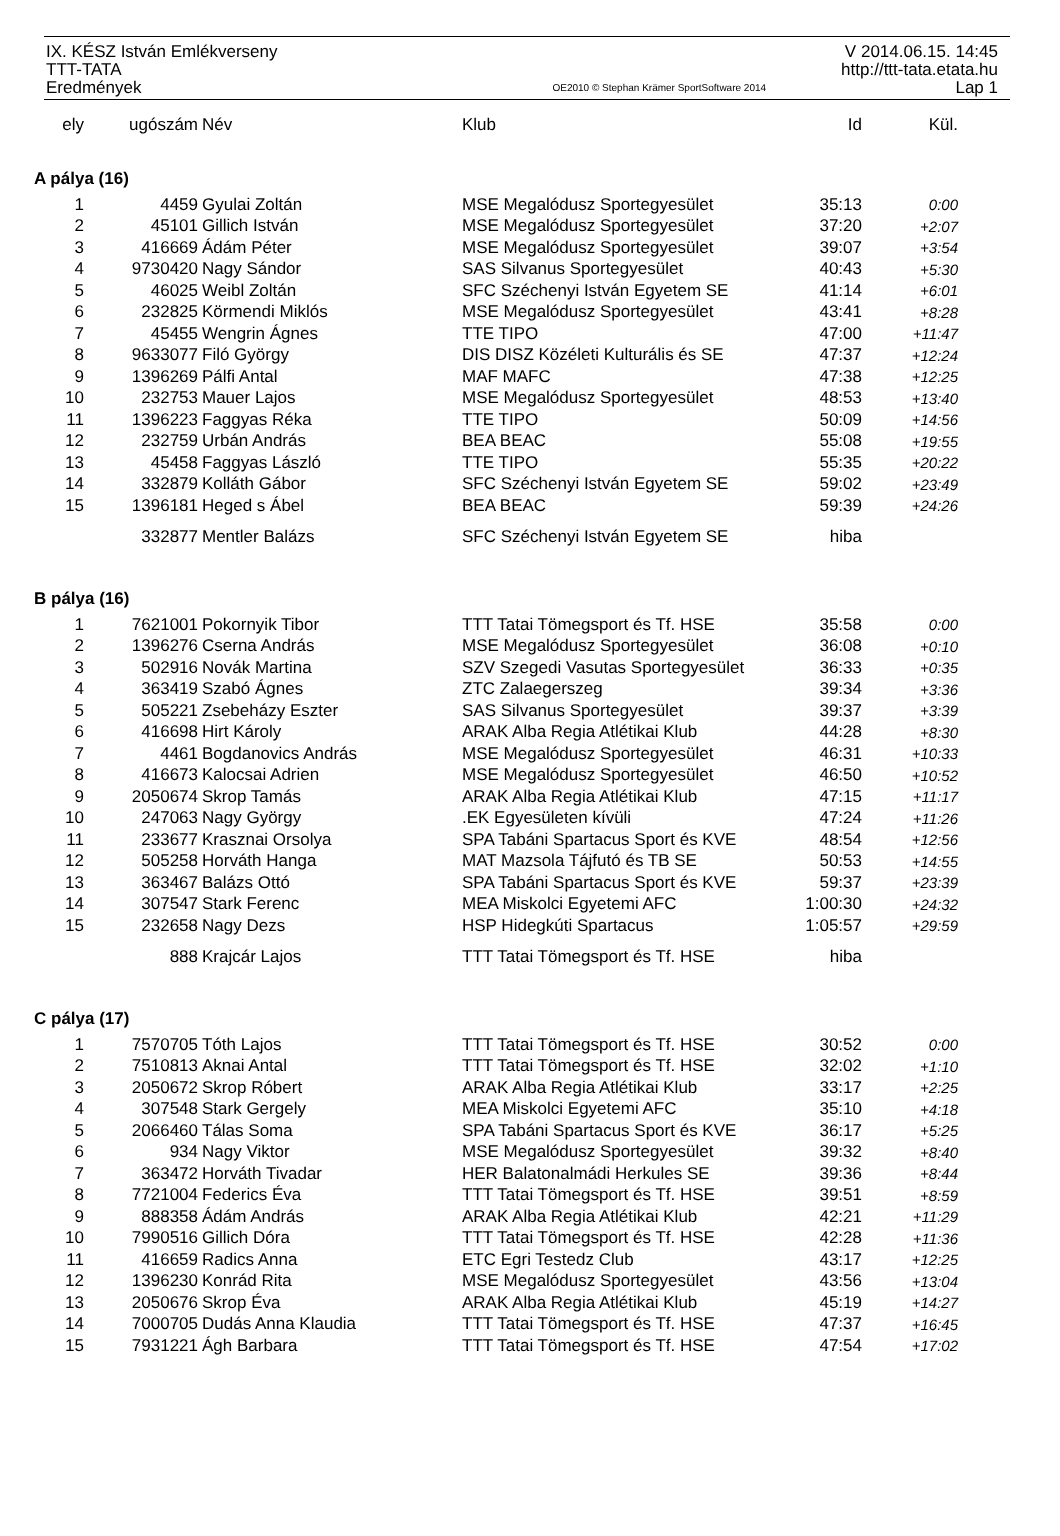IX. KÉSZ István Emlékverseny
TTT-TATA
Eredmények
OE2010 © Stephan Krämer SportSoftware 2014
V 2014.06.15. 14:45
http://ttt-tata.etata.hu
Lap 1
| ely | ugószám | Név | Klub | Id | Kül. |
| --- | --- | --- | --- | --- | --- |
| A pálya (16) | | | | | |
| 1 | 4459 | Gyulai Zoltán | MSE Megalódusz Sportegyesület | 35:13 | 0:00 |
| 2 | 45101 | Gillich István | MSE Megalódusz Sportegyesület | 37:20 | +2:07 |
| 3 | 416669 | Ádám Péter | MSE Megalódusz Sportegyesület | 39:07 | +3:54 |
| 4 | 9730420 | Nagy Sándor | SAS Silvanus Sportegyesület | 40:43 | +5:30 |
| 5 | 46025 | Weibl Zoltán | SFC Széchenyi István Egyetem SE | 41:14 | +6:01 |
| 6 | 232825 | Körmendi Miklós | MSE Megalódusz Sportegyesület | 43:41 | +8:28 |
| 7 | 45455 | Wengrin Ágnes | TTE TIPO | 47:00 | +11:47 |
| 8 | 9633077 | Filó György | DIS DISZ Közéleti Kulturális és SE | 47:37 | +12:24 |
| 9 | 1396269 | Pálfi Antal | MAF MAFC | 47:38 | +12:25 |
| 10 | 232753 | Mauer Lajos | MSE Megalódusz Sportegyesület | 48:53 | +13:40 |
| 11 | 1396223 | Faggyas Réka | TTE TIPO | 50:09 | +14:56 |
| 12 | 232759 | Urbán András | BEA BEAC | 55:08 | +19:55 |
| 13 | 45458 | Faggyas László | TTE TIPO | 55:35 | +20:22 |
| 14 | 332879 | Kolláth Gábor | SFC Széchenyi István Egyetem SE | 59:02 | +23:49 |
| 15 | 1396181 | Heged s Ábel | BEA BEAC | 59:39 | +24:26 |
| | 332877 | Mentler Balázs | SFC Széchenyi István Egyetem SE | hiba | |
| B pálya (16) | | | | | |
| 1 | 7621001 | Pokornyik Tibor | TTT Tatai Tömegsport és Tf. HSE | 35:58 | 0:00 |
| 2 | 1396276 | Cserna András | MSE Megalódusz Sportegyesület | 36:08 | +0:10 |
| 3 | 502916 | Novák Martina | SZV Szegedi Vasutas Sportegyesület | 36:33 | +0:35 |
| 4 | 363419 | Szabó Ágnes | ZTC Zalaegerszeg | 39:34 | +3:36 |
| 5 | 505221 | Zsebeházy Eszter | SAS Silvanus Sportegyesület | 39:37 | +3:39 |
| 6 | 416698 | Hirt Károly | ARAK Alba Regia Atlétikai Klub | 44:28 | +8:30 |
| 7 | 4461 | Bogdanovics András | MSE Megalódusz Sportegyesület | 46:31 | +10:33 |
| 8 | 416673 | Kalocsai Adrien | MSE Megalódusz Sportegyesület | 46:50 | +10:52 |
| 9 | 2050674 | Skrop Tamás | ARAK Alba Regia Atlétikai Klub | 47:15 | +11:17 |
| 10 | 247063 | Nagy György | .EK Egyesületen kívüli | 47:24 | +11:26 |
| 11 | 233677 | Krasznai Orsolya | SPA Tabáni Spartacus Sport és KVE | 48:54 | +12:56 |
| 12 | 505258 | Horváth Hanga | MAT Mazsola Tájfutó és TB SE | 50:53 | +14:55 |
| 13 | 363467 | Balázs Ottó | SPA Tabáni Spartacus Sport és KVE | 59:37 | +23:39 |
| 14 | 307547 | Stark Ferenc | MEA Miskolci Egyetemi AFC | 1:00:30 | +24:32 |
| 15 | 232658 | Nagy Dezs | HSP Hidegkúti Spartacus | 1:05:57 | +29:59 |
| | 888 | Krajcár Lajos | TTT Tatai Tömegsport és Tf. HSE | hiba | |
| C pálya (17) | | | | | |
| 1 | 7570705 | Tóth Lajos | TTT Tatai Tömegsport és Tf. HSE | 30:52 | 0:00 |
| 2 | 7510813 | Aknai Antal | TTT Tatai Tömegsport és Tf. HSE | 32:02 | +1:10 |
| 3 | 2050672 | Skrop Róbert | ARAK Alba Regia Atlétikai Klub | 33:17 | +2:25 |
| 4 | 307548 | Stark Gergely | MEA Miskolci Egyetemi AFC | 35:10 | +4:18 |
| 5 | 2066460 | Tálas Soma | SPA Tabáni Spartacus Sport és KVE | 36:17 | +5:25 |
| 6 | 934 | Nagy Viktor | MSE Megalódusz Sportegyesület | 39:32 | +8:40 |
| 7 | 363472 | Horváth Tivadar | HER Balatonalmádi Herkules SE | 39:36 | +8:44 |
| 8 | 7721004 | Federics Éva | TTT Tatai Tömegsport és Tf. HSE | 39:51 | +8:59 |
| 9 | 888358 | Ádám András | ARAK Alba Regia Atlétikai Klub | 42:21 | +11:29 |
| 10 | 7990516 | Gillich Dóra | TTT Tatai Tömegsport és Tf. HSE | 42:28 | +11:36 |
| 11 | 416659 | Radics Anna | ETC Egri Testedz Club | 43:17 | +12:25 |
| 12 | 1396230 | Konrád Rita | MSE Megalódusz Sportegyesület | 43:56 | +13:04 |
| 13 | 2050676 | Skrop Éva | ARAK Alba Regia Atlétikai Klub | 45:19 | +14:27 |
| 14 | 7000705 | Dudás Anna Klaudia | TTT Tatai Tömegsport és Tf. HSE | 47:37 | +16:45 |
| 15 | 7931221 | Ágh Barbara | TTT Tatai Tömegsport és Tf. HSE | 47:54 | +17:02 |